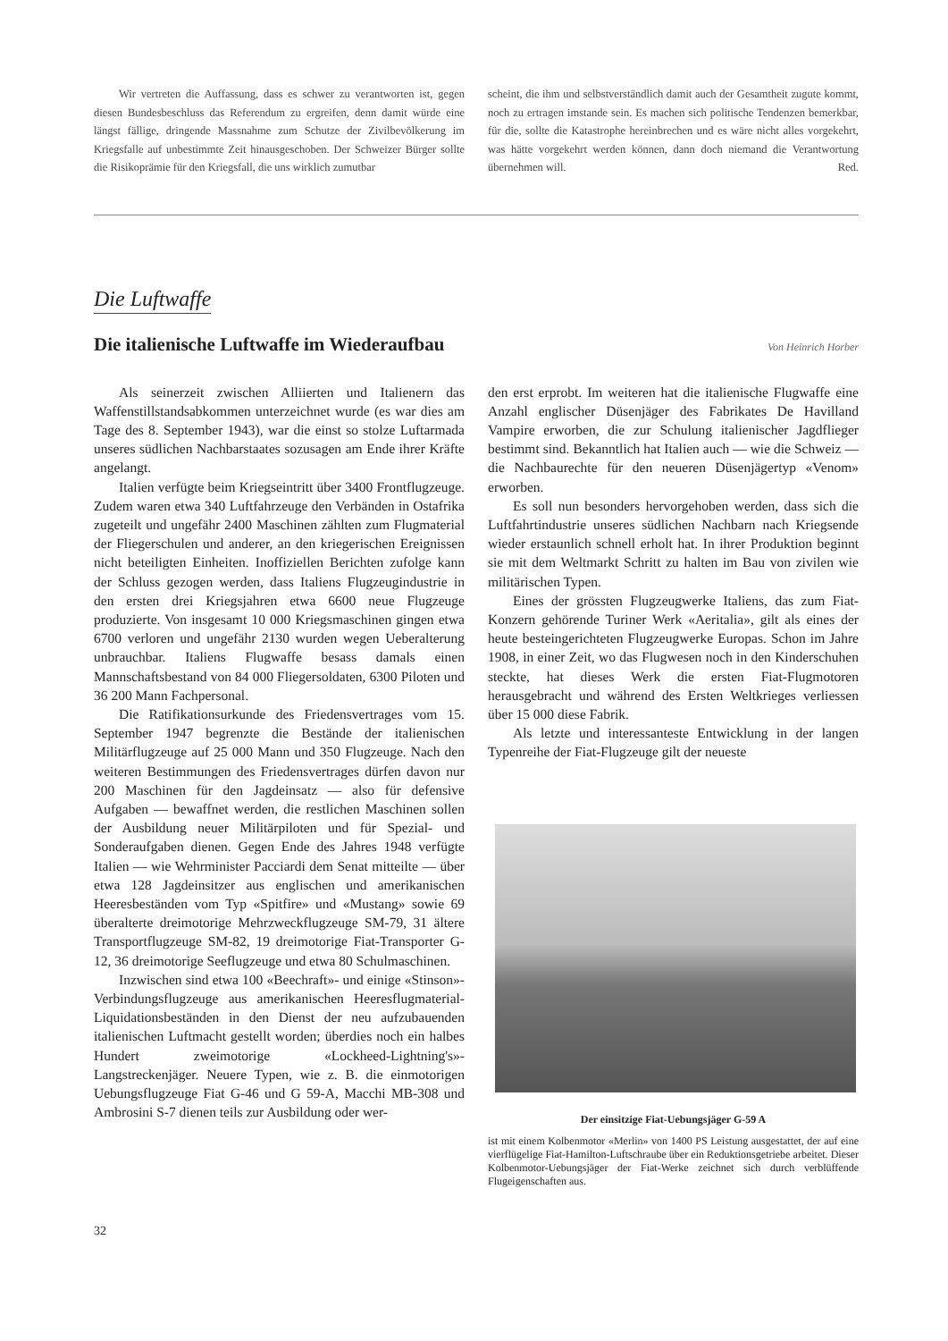Wir vertreten die Auffassung, dass es schwer zu verantworten ist, gegen diesen Bundesbeschluss das Referendum zu ergreifen, denn damit würde eine längst fällige, dringende Massnahme zum Schutze der Zivilbevölkerung im Kriegsfalle auf unbestimmte Zeit hinausgeschoben. Der Schweizer Bürger sollte die Risikoprämie für den Kriegsfall, die uns wirklich zumutbar
scheint, die ihm und selbstverständlich damit auch der Gesamtheit zugute kommt, noch zu ertragen imstande sein. Es machen sich politische Tendenzen bemerkbar, für die, sollte die Katastrophe hereinbrechen und es wäre nicht alles vorgekehrt, was hätte vorgekehrt werden können, dann doch niemand die Verantwortung übernehmen will. Red.
Die Luftwaffe
Die italienische Luftwaffe im Wiederaufbau
Von Heinrich Horber
Als seinerzeit zwischen Alliierten und Italienern das Waffenstillstandsabkommen unterzeichnet wurde (es war dies am Tage des 8. September 1943), war die einst so stolze Luftarmada unseres südlichen Nachbarstaates sozusagen am Ende ihrer Kräfte angelangt.
Italien verfügte beim Kriegseintritt über 3400 Frontflugzeuge. Zudem waren etwa 340 Luftfahrzeuge den Verbänden in Ostafrika zugeteilt und ungefähr 2400 Maschinen zählten zum Flugmaterial der Fliegerschulen und anderer, an den kriegerischen Ereignissen nicht beteiligten Einheiten. Inoffiziellen Berichten zufolge kann der Schluss gezogen werden, dass Italiens Flugzeugindustrie in den ersten drei Kriegsjahren etwa 6600 neue Flugzeuge produzierte. Von insgesamt 10 000 Kriegsmaschinen gingen etwa 6700 verloren und ungefähr 2130 wurden wegen Ueberalterung unbrauchbar. Italiens Flugwaffe besass damals einen Mannschaftsbestand von 84 000 Fliegersoldaten, 6300 Piloten und 36 200 Mann Fachpersonal.
Die Ratifikationsurkunde des Friedensvertrages vom 15. September 1947 begrenzte die Bestände der italienischen Militärflugzeuge auf 25 000 Mann und 350 Flugzeuge. Nach den weiteren Bestimmungen des Friedensvertrages dürfen davon nur 200 Maschinen für den Jagdeinsatz — also für defensive Aufgaben — bewaffnet werden, die restlichen Maschinen sollen der Ausbildung neuer Militärpiloten und für Spezial- und Sonderaufgaben dienen. Gegen Ende des Jahres 1948 verfügte Italien — wie Wehrminister Pacciardi dem Senat mitteilte — über etwa 128 Jagdeinsitzer aus englischen und amerikanischen Heeresbeständen vom Typ «Spitfire» und «Mustang» sowie 69 überalterte dreimotorige Mehrzweckflugzeuge SM-79, 31 ältere Transportflugzeuge SM-82, 19 dreimotorige Fiat-Transporter G-12, 36 dreimotorige Seeflugzeuge und etwa 80 Schulmaschinen.
Inzwischen sind etwa 100 «Beechraft»- und einige «Stinson»-Verbindungsflugzeuge aus amerikanischen Heeresflugmaterial-Liquidationsbeständen in den Dienst der neu aufzubauenden italienischen Luftmacht gestellt worden; überdies noch ein halbes Hundert zweimotorige «Lockheed-Lightning's»-Langstreckenjäger. Neuere Typen, wie z. B. die einmotorigen Uebungsflugzeuge Fiat G-46 und G 59-A, Macchi MB-308 und Ambrosini S-7 dienen teils zur Ausbildung oder wer-
den erst erprobt. Im weiteren hat die italienische Flugwaffe eine Anzahl englischer Düsenjäger des Fabrikates De Havilland Vampire erworben, die zur Schulung italienischer Jagdflieger bestimmt sind. Bekanntlich hat Italien auch — wie die Schweiz — die Nachbaurechte für den neueren Düsenjägertyp «Venom» erworben.
Es soll nun besonders hervorgehoben werden, dass sich die Luftfahrtindustrie unseres südlichen Nachbarn nach Kriegsende wieder erstaunlich schnell erholt hat. In ihrer Produktion beginnt sie mit dem Weltmarkt Schritt zu halten im Bau von zivilen wie militärischen Typen.
Eines der grössten Flugzeugwerke Italiens, das zum Fiat-Konzern gehörende Turiner Werk «Aeritalia», gilt als eines der heute besteingerichteten Flugzeugwerke Europas. Schon im Jahre 1908, in einer Zeit, wo das Flugwesen noch in den Kinderschuhen steckte, hat dieses Werk die ersten Fiat-Flugmotoren herausgebracht und während des Ersten Weltkrieges verliessen über 15 000 diese Fabrik.
Als letzte und interessanteste Entwicklung in der langen Typenreihe der Fiat-Flugzeuge gilt der neueste
Der einsitzige Fiat-Uebungsjäger G-59 A
ist mit einem Kolbenmotor «Merlin» von 1400 PS Leistung ausgestattet, der auf eine vierflügelige Fiat-Hamilton-Luftschraube über ein Reduktionsgetriebe arbeitet. Dieser Kolbenmotor-Uebungsjäger der Fiat-Werke zeichnet sich durch verblüffende Flugeigenschaften aus.
32